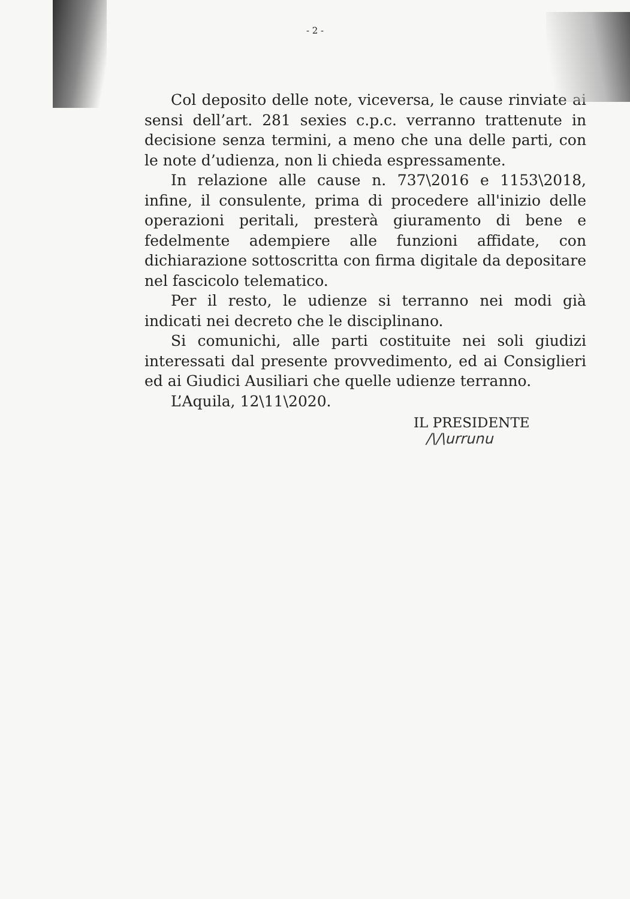- 2 -
Col deposito delle note, viceversa, le cause rinviate ai sensi dell’art. 281 sexies c.p.c. verranno trattenute in decisione senza termini, a meno che una delle parti, con le note d’udienza, non li chieda espressamente.
In relazione alle cause n. 737\2016 e 1153\2018, infine, il consulente, prima di procedere all'inizio delle operazioni peritali, presterà giuramento di bene e fedelmente adempiere alle funzioni affidate, con dichiarazione sottoscritta con firma digitale da depositare nel fascicolo telematico.
Per il resto, le udienze si terranno nei modi già indicati nei decreto che le disciplinano.
Si comunichi, alle parti costituite nei soli giudizi interessati dal presente provvedimento, ed ai Consiglieri ed ai Giudici Ausiliari che quelle udienze terranno.
L’Aquila, 12\11\2020.
IL PRESIDENTE
/\/\urrunu